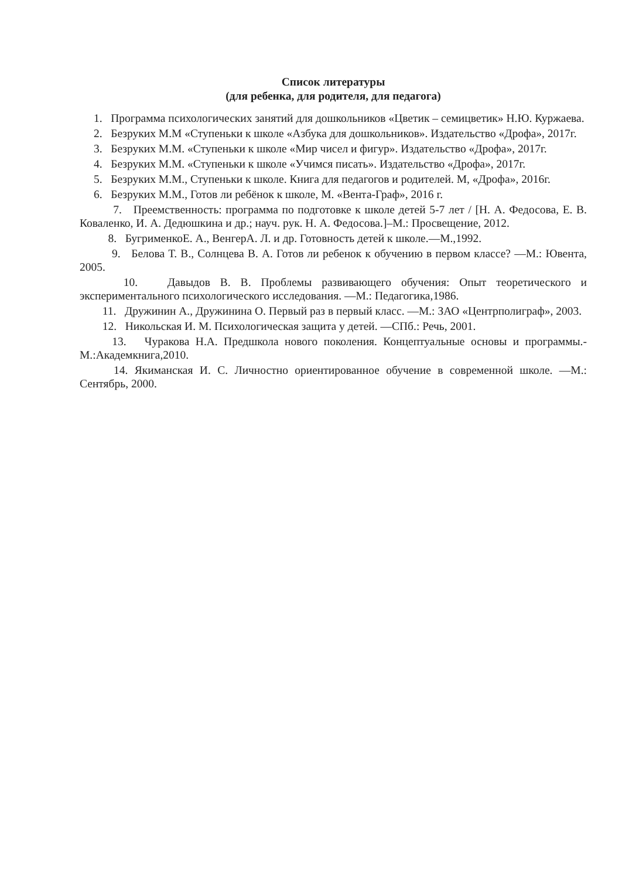Список литературы
(для ребенка, для родителя, для педагога)
1. Программа психологических занятий для дошкольников «Цветик – семицветик» Н.Ю. Куржаева.
2. Безруких М.М «Ступеньки к школе «Азбука для дошкольников». Издательство «Дрофа», 2017г.
3. Безруких М.М. «Ступеньки к школе «Мир чисел и фигур». Издательство «Дрофа», 2017г.
4. Безруких М.М. «Ступеньки к школе «Учимся писать». Издательство «Дрофа», 2017г.
5. Безруких М.М., Ступеньки к школе. Книга для педагогов и родителей. М, «Дрофа», 2016г.
6. Безруких М.М., Готов ли ребёнок к школе, М. «Вента-Граф», 2016 г.
7. Преемственность: программа по подготовке к школе детей 5-7 лет / [Н. А. Федосова, Е. В. Коваленко, И. А. Дедюшкина и др.; науч. рук. Н. А. Федосова.]–М.: Просвещение, 2012.
8. БугрименкоЕ. А., ВенгерА. Л. и др. Готовность детей к школе.—М.,1992.
9. Белова Т. В., Солнцева В. А. Готов ли ребенок к обучению в первом классе? —М.: Ювента, 2005.
10. Давыдов В. В. Проблемы развивающего обучения: Опыт теоретического и экспериментального психологического исследования. —М.: Педагогика,1986.
11. Дружинин А., Дружинина О. Первый раз в первый класс. —М.: ЗАО «Центрполиграф», 2003.
12. Никольская И. М. Психологическая защита у детей. —СПб.: Речь, 2001.
13. Чуракова Н.А. Предшкола нового поколения. Концептуальные основы и программы.-М.:Академкнига,2010.
14. Якиманская И. С. Личностно ориентированное обучение в современной школе. —М.: Сентябрь, 2000.